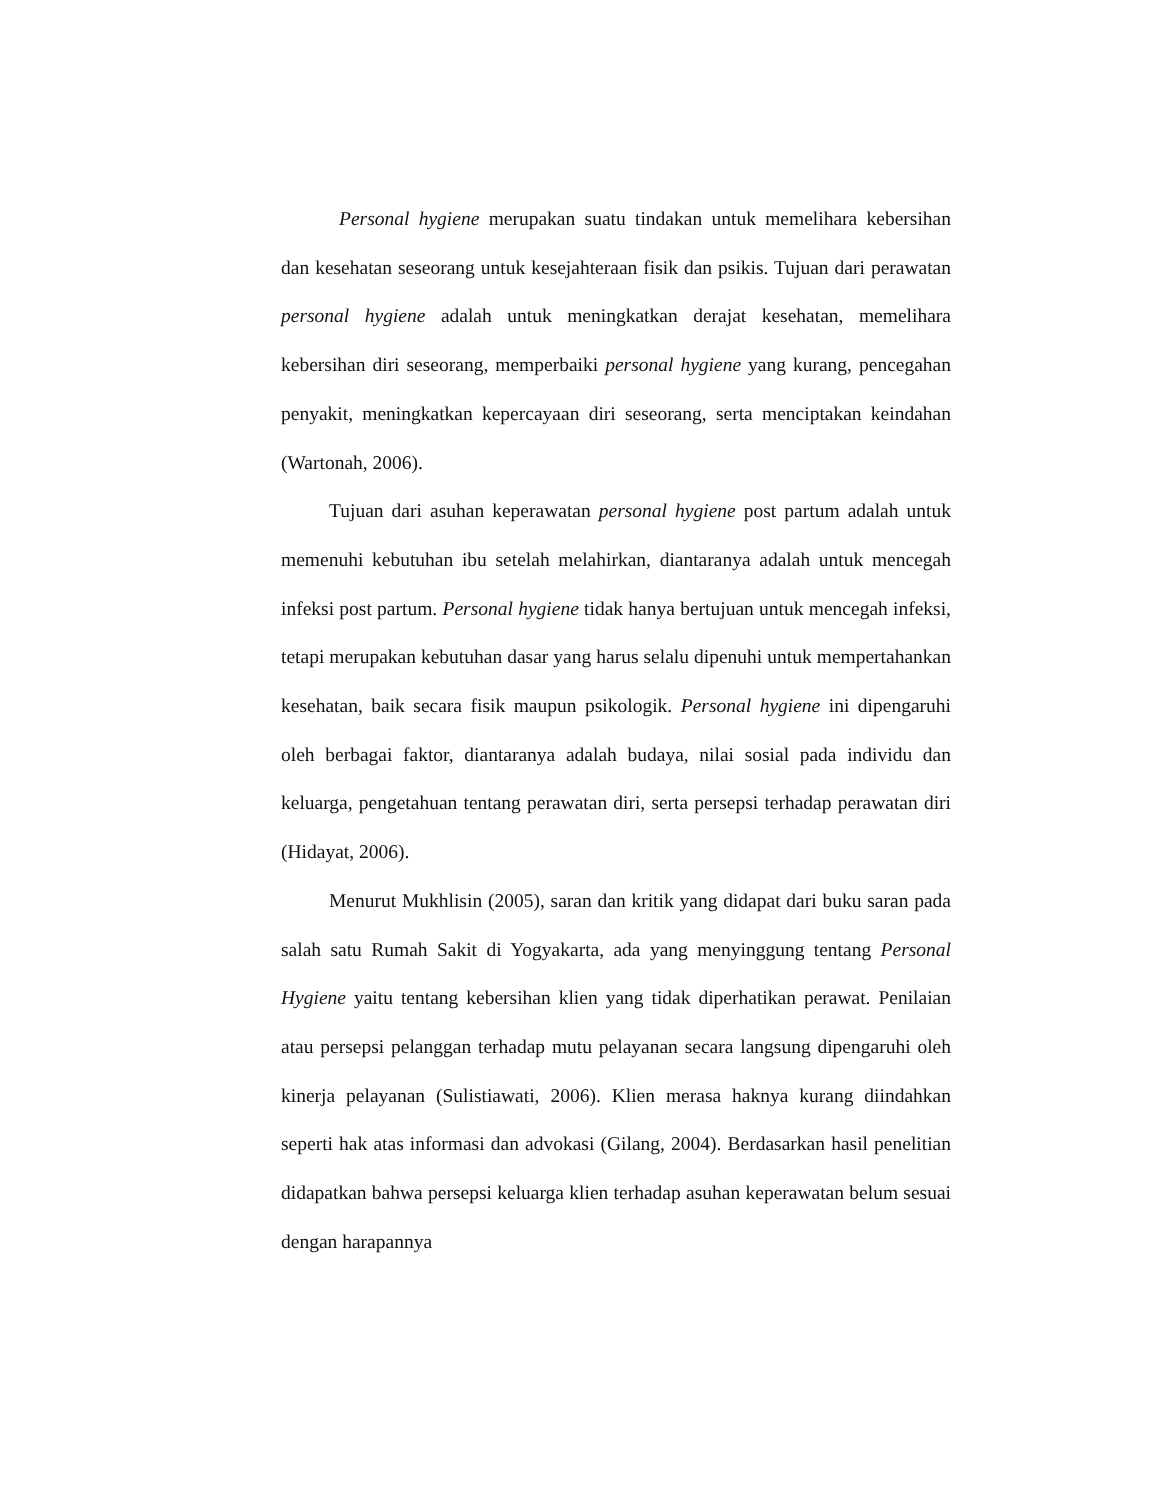Personal hygiene merupakan suatu tindakan untuk memelihara kebersihan dan kesehatan seseorang untuk kesejahteraan fisik dan psikis. Tujuan dari perawatan personal hygiene adalah untuk meningkatkan derajat kesehatan, memelihara kebersihan diri seseorang, memperbaiki personal hygiene yang kurang, pencegahan penyakit, meningkatkan kepercayaan diri seseorang, serta menciptakan keindahan (Wartonah, 2006).
Tujuan dari asuhan keperawatan personal hygiene post partum adalah untuk memenuhi kebutuhan ibu setelah melahirkan, diantaranya adalah untuk mencegah infeksi post partum. Personal hygiene tidak hanya bertujuan untuk mencegah infeksi, tetapi merupakan kebutuhan dasar yang harus selalu dipenuhi untuk mempertahankan kesehatan, baik secara fisik maupun psikologik. Personal hygiene ini dipengaruhi oleh berbagai faktor, diantaranya adalah budaya, nilai sosial pada individu dan keluarga, pengetahuan tentang perawatan diri, serta persepsi terhadap perawatan diri (Hidayat, 2006).
Menurut Mukhlisin (2005), saran dan kritik yang didapat dari buku saran pada salah satu Rumah Sakit di Yogyakarta, ada yang menyinggung tentang Personal Hygiene yaitu tentang kebersihan klien yang tidak diperhatikan perawat. Penilaian atau persepsi pelanggan terhadap mutu pelayanan secara langsung dipengaruhi oleh kinerja pelayanan (Sulistiawati, 2006). Klien merasa haknya kurang diindahkan seperti hak atas informasi dan advokasi (Gilang, 2004). Berdasarkan hasil penelitian didapatkan bahwa persepsi keluarga klien terhadap asuhan keperawatan belum sesuai dengan harapannya